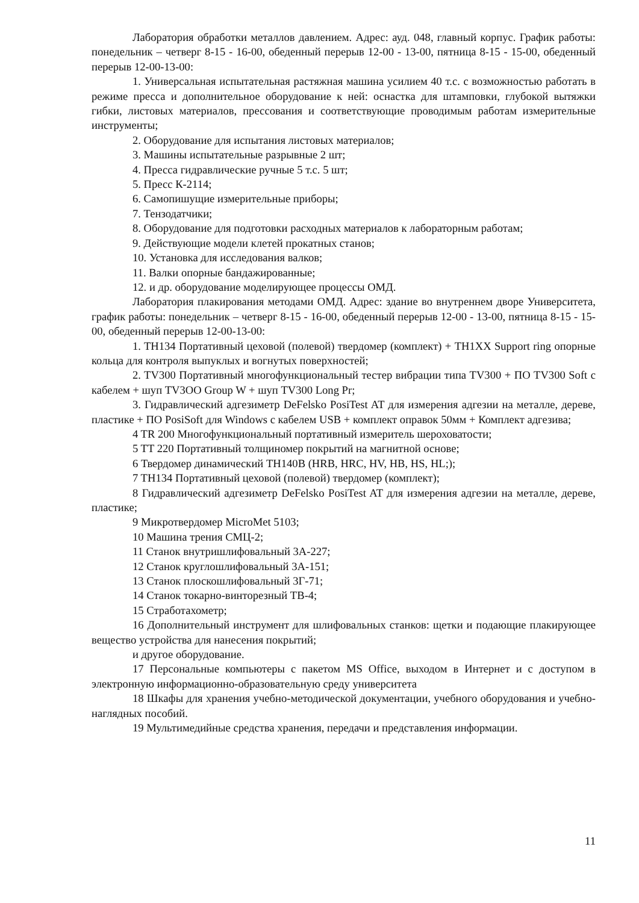Лаборатория обработки металлов давлением. Адрес: ауд. 048, главный корпус. График работы: понедельник – четверг 8-15 - 16-00, обеденный перерыв 12-00 - 13-00, пятница 8-15 - 15-00, обеденный перерыв 12-00-13-00:
1. Универсальная испытательная растяжная машина усилием 40 т.с. с возможностью работать в режиме пресса и дополнительное оборудование к ней: оснастка для штамповки, глубокой вытяжки гибки, листовых материалов, прессования и соответствующие проводимым работам измерительные инструменты;
2. Оборудование для испытания листовых материалов;
3. Машины испытательные разрывные 2 шт;
4. Пресса гидравлические ручные 5 т.с. 5 шт;
5. Пресс К-2114;
6. Самопишущие измерительные приборы;
7. Тензодатчики;
8. Оборудование для подготовки расходных материалов к лабораторным работам;
9. Действующие модели клетей прокатных станов;
10. Установка для исследования валков;
11. Валки опорные бандажированные;
12. и др. оборудование моделирующее процессы ОМД.
Лаборатория плакирования методами ОМД. Адрес: здание во внутреннем дворе Университета, график работы: понедельник – четверг 8-15 - 16-00, обеденный перерыв 12-00 - 13-00, пятница 8-15 - 15-00, обеденный перерыв 12-00-13-00:
1. TH134 Портативный цеховой (полевой) твердомер (комплект) + TH1XX Support ring опорные кольца для контроля выпуклых и вогнутых поверхностей;
2. TV300 Портативный многофункциональный тестер вибрации типа TV300 + ПО TV300 Soft с кабелем + шуп TV3OO Group W + шуп TV300 Long Pr;
3. Гидравлический адгезиметр DeFelsko PosiTest AT для измерения адгезии на металле, дереве, пластике + ПО PosiSoft для Windows с кабелем USB + комплект оправок 50мм + Комплект адгезива;
4 TR 200 Многофункциональный портативный измеритель шероховатости;
5 TT 220 Портативный толщиномер покрытий на магнитной основе;
6 Твердомер динамический TH140B (HRB, HRC, HV, HB, HS, HL;);
7 TH134 Портативный цеховой (полевой) твердомер (комплект);
8 Гидравлический адгезиметр DeFelsko PosiTest AT для измерения адгезии на металле, дереве, пластике;
9 Микротвердомер MicroMet 5103;
10 Машина трения СМЦ-2;
11 Станок внутришлифовальный 3А-227;
12 Станок круглошлифовальный 3А-151;
13 Станок плоскошлифовальный 3Г-71;
14 Станок токарно-винторезный ТВ-4;
15 Стработахометр;
16 Дополнительный инструмент для шлифовальных станков: щетки и подающие плакирующее вещество устройства для нанесения покрытий;
и другое оборудование.
17 Персональные компьютеры с пакетом MS Office, выходом в Интернет и с доступом в электронную информационно-образовательную среду университета
18 Шкафы для хранения учебно-методической документации, учебного оборудования и учебно-наглядных пособий.
19 Мультимедийные средства хранения, передачи и представления информации.
11